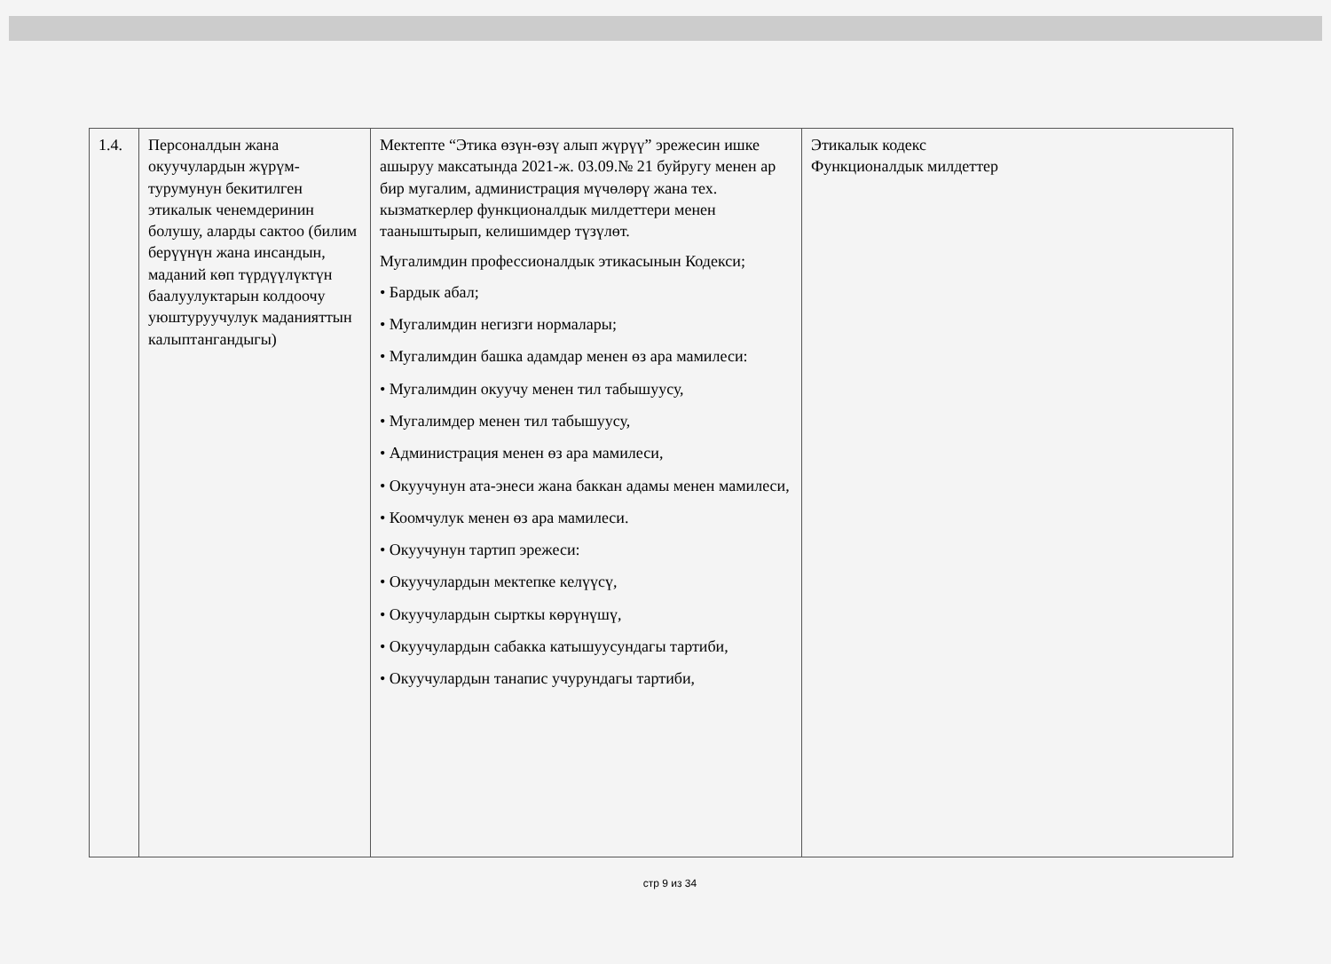| 1.4. | Персоналдын жана окуучулардын жүрүм-турумунун бекитилген этикалык ченемдеринин болушу, аларды сактоо (билим берүүнүн жана инсандын, маданий көп түрдүүлүктүн баалуулуктарын колдоочу уюштуруучулук маданияттын калыптангандыгы) | Мектепте “Этика өзүн-өзү алып жүрүү” эрежесин ишке ашыруу максатында 2021-ж. 03.09.№ 21 буйругу менен ар бир мугалим, администрация мүчөлөрү жана тех. кызматкерлер функционалдык милдеттери менен тааныштырып, келишимдер түзүлөт. Мугалимдин профессионалдык этикасынын Кодекси; • Бардык абал; • Мугалимдин негизги нормалары; • Мугалимдин башка адамдар менен өз ара мамилеси: • Мугалимдин окуучу менен тил табышуусу, • Мугалимдер менен тил табышуусу, • Администрация менен өз ара мамилеси, • Окуучунун ата-энеси жана баккан адамы менен мамилеси, • Коомчулук менен өз ара мамилеси. • Окуучунун тартип эрежеси: • Окуучулардын мектепке келүүсү, • Окуучулардын сырткы көрүнүшү, • Окуучулардын сабакка катышуусундагы тартиби, • Окуучулардын танапис учурундагы тартиби, | Этикалык кодекс Функционалдык милдеттер |
стр 9 из 34